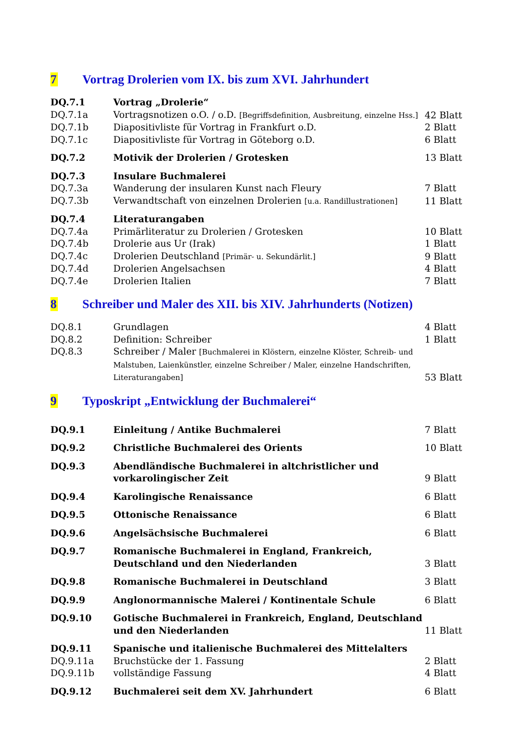7 Vortrag Drolerien vom IX. bis zum XVI. Jahrhundert
| DQ.7.1 | Vortrag „Drolerie“ | |
| DQ.7.1a | Vortragsnotizen o.O. / o.D. [Begriffsdefinition, Ausbreitung, einzelne Hss.] | 42 Blatt |
| DQ.7.1b | Diapositivliste für Vortrag in Frankfurt o.D. | 2 Blatt |
| DQ.7.1c | Diapositivliste für Vortrag in Göteborg o.D. | 6 Blatt |
| DQ.7.2 | Motivik der Drolerien / Grotesken | 13 Blatt |
| DQ.7.3 | Insulare Buchmalerei | |
| DQ.7.3a | Wanderung der insularen Kunst nach Fleury | 7 Blatt |
| DQ.7.3b | Verwandtschaft von einzelnen Drolerien [u.a. Randillustrationen] | 11 Blatt |
| DQ.7.4 | Literaturangaben | |
| DQ.7.4a | Primärliteratur zu Drolerien / Grotesken | 10 Blatt |
| DQ.7.4b | Drolerie aus Ur (Irak) | 1 Blatt |
| DQ.7.4c | Drolerien Deutschland [Primär- u. Sekundärlit.] | 9 Blatt |
| DQ.7.4d | Drolerien Angelsachsen | 4 Blatt |
| DQ.7.4e | Drolerien Italien | 7 Blatt |
8 Schreiber und Maler des XII. bis XIV. Jahrhunderts (Notizen)
| DQ.8.1 | Grundlagen | 4 Blatt |
| DQ.8.2 | Definition: Schreiber | 1 Blatt |
| DQ.8.3 | Schreiber / Maler [Buchmalerei in Klöstern, einzelne Klöster, Schreib- und Malstuben, Laienkünstler, einzelne Schreiber / Maler, einzelne Handschriften, Literaturangaben] | 53 Blatt |
9 Typoskript „Entwicklung der Buchmalerei“
| DQ.9.1 | Einleitung / Antike Buchmalerei | 7 Blatt |
| DQ.9.2 | Christliche Buchmalerei des Orients | 10 Blatt |
| DQ.9.3 | Abendländische Buchmalerei in altchristlicher und vorkarolingischer Zeit | 9 Blatt |
| DQ.9.4 | Karolingische Renaissance | 6 Blatt |
| DQ.9.5 | Ottonische Renaissance | 6 Blatt |
| DQ.9.6 | Angelsächsische Buchmalerei | 6 Blatt |
| DQ.9.7 | Romanische Buchmalerei in England, Frankreich, Deutschland und den Niederlanden | 3 Blatt |
| DQ.9.8 | Romanische Buchmalerei in Deutschland | 3 Blatt |
| DQ.9.9 | Anglonormannische Malerei / Kontinentale Schule | 6 Blatt |
| DQ.9.10 | Gotische Buchmalerei in Frankreich, England, Deutschland und den Niederlanden | 11 Blatt |
| DQ.9.11 | Spanische und italienische Buchmalerei des Mittelalters | |
| DQ.9.11a | Bruchstücke der 1. Fassung | 2 Blatt |
| DQ.9.11b | vollständige Fassung | 4 Blatt |
| DQ.9.12 | Buchmalerei seit dem XV. Jahrhundert | 6 Blatt |